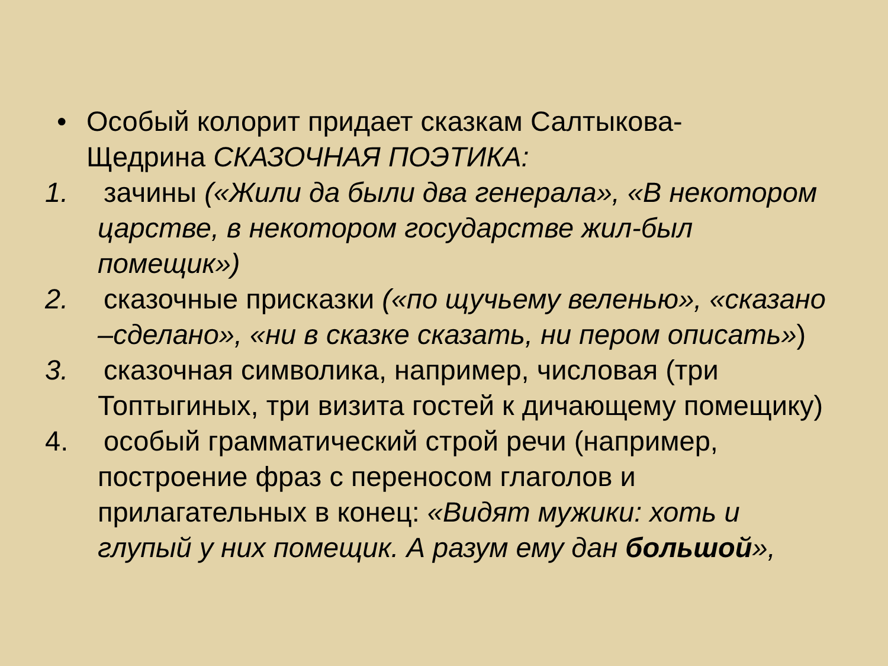• Особый колорит придает сказкам Салтыкова-Щедрина СКАЗОЧНАЯ ПОЭТИКА:
1. зачины («Жили да были два генерала», «В некотором царстве, в некотором государстве жил-был помещик»)
2. сказочные присказки («по щучьему веленью», «сказано –сделано», «ни в сказке сказать, ни пером описать»)
3. сказочная символика, например, числовая (три Топтыгиных, три визита гостей к дичающему помещику)
4. особый грамматический строй речи (например, построение фраз с переносом глаголов и прилагательных в конец: «Видят мужики: хоть и глупый у них помещик. А разум ему дан большой»,